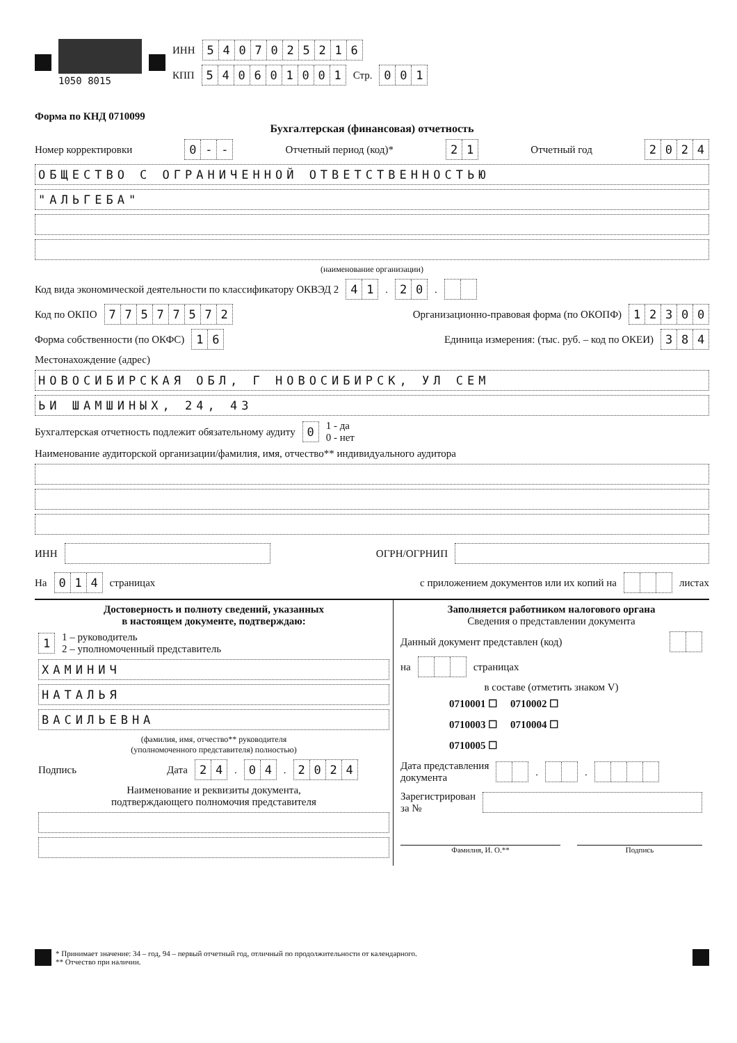1050 8015
ИНН 5407025216
КПП 540601001 Стр. 001
Форма по КНД 0710099
Бухгалтерская (финансовая) отчетность
Номер корректировки 0 - - Отчетный период (код)* 21 Отчетный год 2024
ОБЩЕСТВО С ОГРАНИЧЕННОЙ ОТВЕТСТВЕННОСТЬЮ
"АЛЬГЕБА"
(наименование организации)
Код вида экономической деятельности по классификатору ОКВЭД 2 41. 20.
Код по ОКПО 77577572 Организационно-правовая форма (по ОКОПФ) 12300
Форма собственности (по ОКФС) 16 Единица измерения: (тыс. руб. – код по ОКЕИ) 384
Местонахождение (адрес)
НОВОСИБИРСКАЯ ОБЛ, Г НОВОСИБИРСК, УЛ СЕМ
ЬИ ШАМШИНЫХ, 24, 43
Бухгалтерская отчетность подлежит обязательному аудиту 0 1 - да
0 - нет
Наименование аудиторской организации/фамилия, имя, отчество** индивидуального аудитора
ИНН ОГРН/ОГРНИП
На 014 страницах с приложением документов или их копий на листах
Достоверность и полноту сведений, указанных
в настоящем документе, подтверждаю:
1 1 – руководитель
2 – уполномоченный представитель
ХАМИНИЧ
НАТАЛЬЯ
ВАСИЛЬЕВНА
(фамилия, имя, отчество** руководителя
(уполномоченного представителя) полностью)
Подпись Дата 24. 04. 2024
Наименование и реквизиты документа,
подтверждающего полномочия представителя
Заполняется работником налогового органа
Сведения о представлении документа
Данный документ представлен (код)
на страницах
в составе (отметить знаком V)
0710001 ☐ 0710002 ☐
0710003 ☐ 0710004 ☐
0710005 ☐
Дата представления
документа . .
Зарегистрирован
за №
Фамилия, И. О.** Подпись
* Принимает значение: 34 – год, 94 – первый отчетный год, отличный по продолжительности от календарного.
** Отчество при наличии.